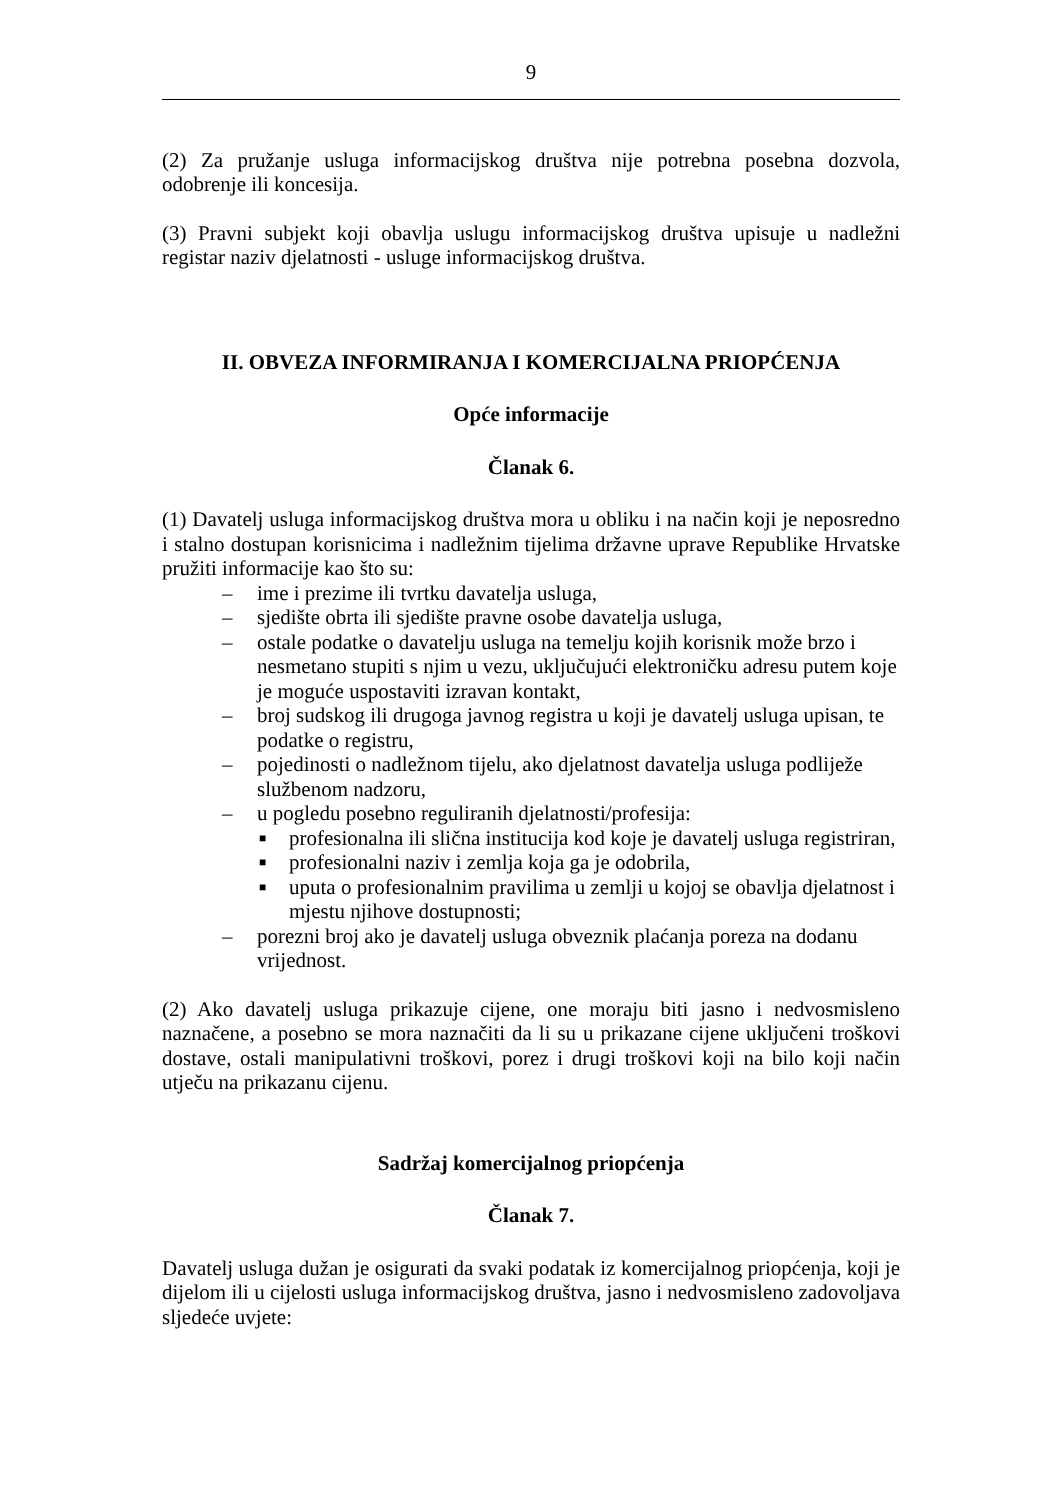9
(2) Za pružanje usluga informacijskog društva nije potrebna posebna dozvola, odobrenje ili koncesija.
(3) Pravni subjekt koji obavlja uslugu informacijskog društva upisuje u nadležni registar naziv djelatnosti - usluge informacijskog društva.
II. OBVEZA INFORMIRANJA I KOMERCIJALNA PRIOPĆENJA
Opće informacije
Članak 6.
(1) Davatelj usluga informacijskog društva mora u obliku i na način koji je neposredno i stalno dostupan korisnicima i nadležnim tijelima državne uprave Republike Hrvatske pružiti informacije kao što su:
– ime i prezime ili tvrtku davatelja usluga,
– sjedište obrta ili sjedište pravne osobe davatelja usluga,
– ostale podatke o davatelju usluga na temelju kojih korisnik može brzo i nesmetano stupiti s njim u vezu, uključujući elektroničku adresu putem koje je moguće uspostaviti izravan kontakt,
– broj sudskog ili drugoga javnog registra u koji je davatelj usluga upisan, te podatke o registru,
– pojedinosti o nadležnom tijelu, ako djelatnost davatelja usluga podliježe službenom nadzoru,
– u pogledu posebno reguliranih djelatnosti/profesija:
■ profesionalna ili slična institucija kod koje je davatelj usluga registriran,
■ profesionalni naziv i zemlja koja ga je odobrila,
■ uputa o profesionalnim pravilima u zemlji u kojoj se obavlja djelatnost i mjestu njihove dostupnosti;
– porezni broj ako je davatelj usluga obveznik plaćanja poreza na dodanu vrijednost.
(2) Ako davatelj usluga prikazuje cijene, one moraju biti jasno i nedvosmisleno naznačene, a posebno se mora naznačiti da li su u prikazane cijene uključeni troškovi dostave, ostali manipulativni troškovi, porez i drugi troškovi koji na bilo koji način utječu na prikazanu cijenu.
Sadržaj komercijalnog priopćenja
Članak 7.
Davatelj usluga dužan je osigurati da svaki podatak iz komercijalnog priopćenja, koji je dijelom ili u cijelosti usluga informacijskog društva, jasno i nedvosmisleno zadovoljava sljedeće uvjete: